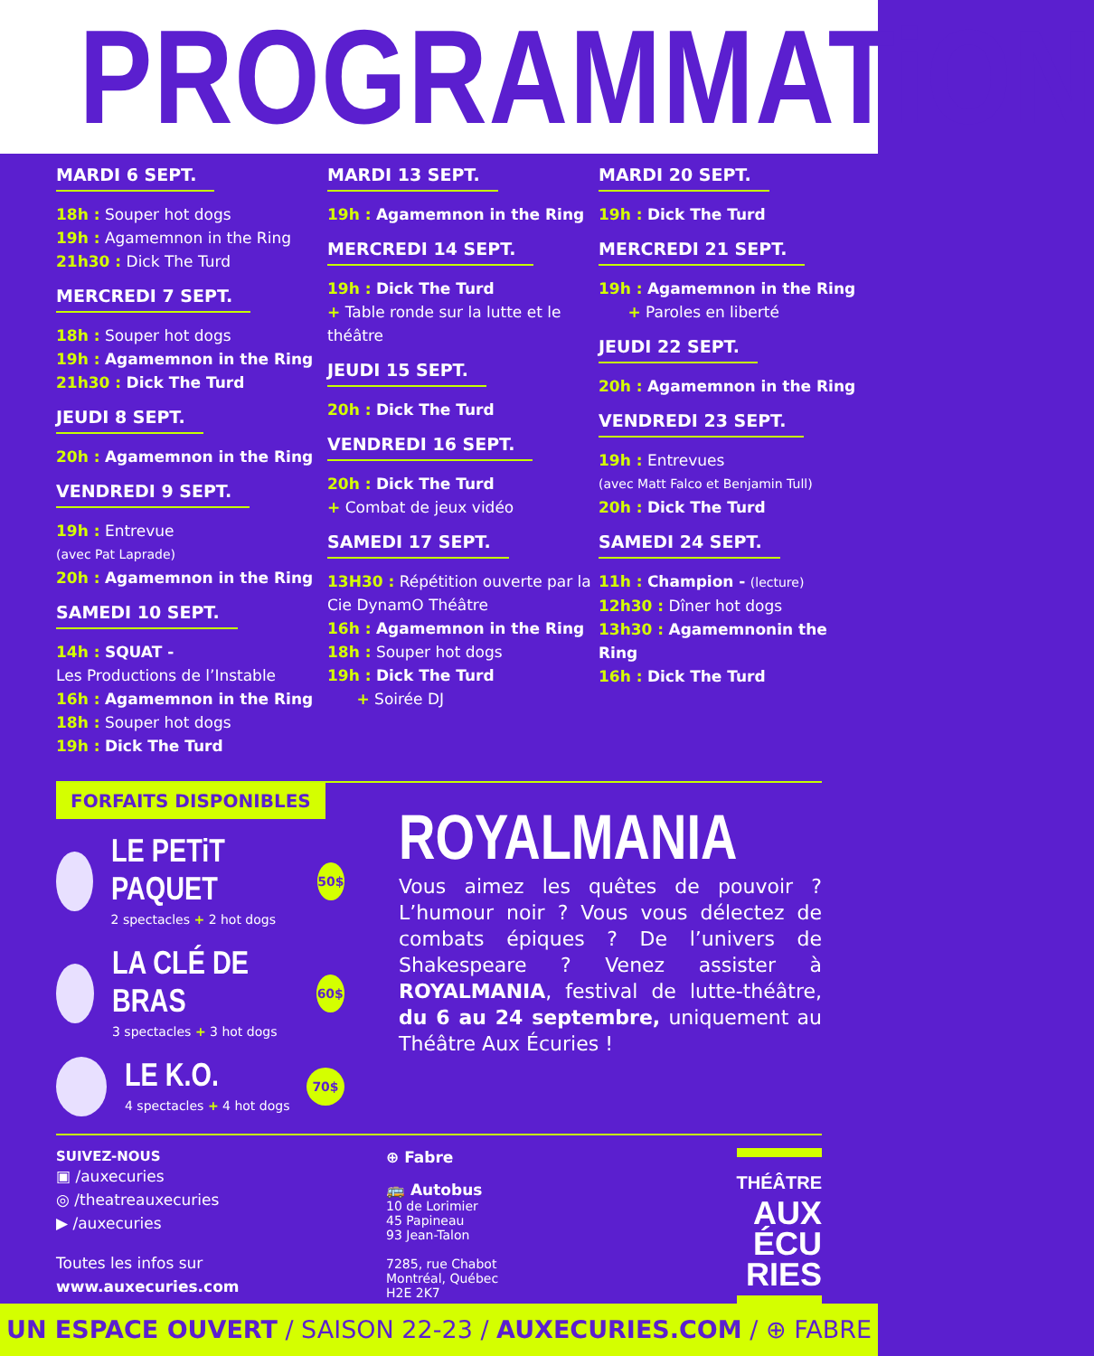PROGRAMMATiON
MARDI 6 SEPT.
18h : Souper hot dogs
19h : Agamemnon in the Ring
21h30 : Dick The Turd
MERCREDI 7 SEPT.
18h : Souper hot dogs
19h : Agamemnon in the Ring
21h30 : Dick The Turd
JEUDI 8 SEPT.
20h : Agamemnon in the Ring
VENDREDI 9 SEPT.
19h : Entrevue
(avec Pat Laprade)
20h : Agamemnon in the Ring
SAMEDI 10 SEPT.
14h : SQUAT -
Les Productions de l’Instable
16h : Agamemnon in the Ring
18h : Souper hot dogs
19h : Dick The Turd
MARDI 13 SEPT.
19h : Agamemnon in the Ring
MERCREDI 14 SEPT.
19h : Dick The Turd
+ Table ronde sur la lutte et le théâtre
JEUDI 15 SEPT.
20h : Dick The Turd
VENDREDI 16 SEPT.
20h : Dick The Turd
+ Combat de jeux vidéo
SAMEDI 17 SEPT.
13H30 : Répétition ouverte par la Cie DynamO Théâtre
16h : Agamemnon in the Ring
18h : Souper hot dogs
19h : Dick The Turd
+ Soirée DJ
MARDI 20 SEPT.
19h : Dick The Turd
MERCREDI 21 SEPT.
19h : Agamemnon in the Ring
+ Paroles en liberté
JEUDI 22 SEPT.
20h : Agamemnon in the Ring
VENDREDI 23 SEPT.
19h : Entrevues
(avec Matt Falco et Benjamin Tull)
20h : Dick The Turd
SAMEDI 24 SEPT.
11h : Champion - (lecture)
12h30 : Dîner hot dogs
13h30 : Agamemnonin the Ring
16h : Dick The Turd
FORFAITS DISPONIBLES
LE PETiT PAQUET
2 spectacles + 2 hot dogs
50$
LA CLÉ DE BRAS
3 spectacles + 3 hot dogs
60$
LE K.O.
4 spectacles + 4 hot dogs
70$
ROYALMANIA
Vous aimez les quêtes de pouvoir ? L’humour noir ? Vous vous délectez de combats épiques ? De l’univers de Shakespeare ? Venez assister à ROYALMANIA, festival de lutte-théâtre, du 6 au 24 septembre, uniquement au Théâtre Aux Écuries !
SUIVEZ-NOUS
▣ /auxecuries
◎ /theatreauxecuries
▶ /auxecuries
Toutes les infos sur
www.auxecuries.com
⊕ Fabre
🚌 Autobus
10 de Lorimier
45 Papineau
93 Jean-Talon
7285, rue Chabot
Montréal, Québec
H2E 2K7
THÉÂTRE
AUX
ÉCU
RIES
UN ESPACE OUVERT / SAISON 22-23 / AUXECURIES.COM / ⊕ FABRE